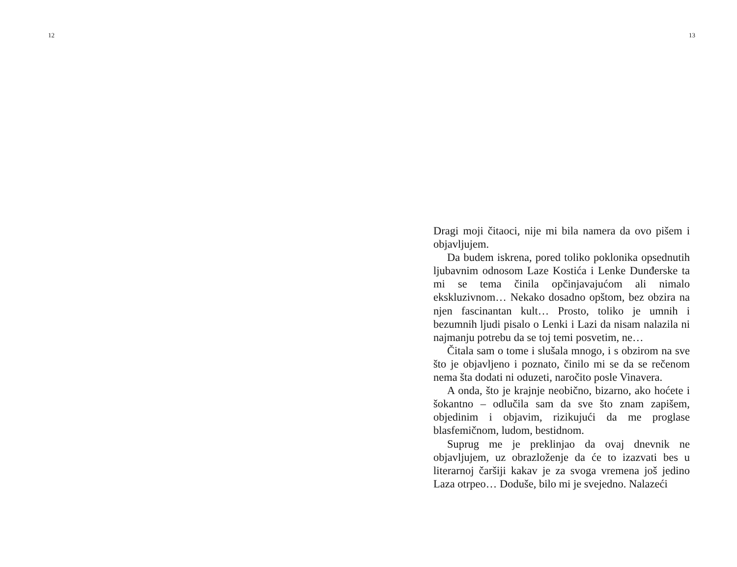12
13
Dragi moji čitaoci, nije mi bila namera da ovo pišem i objavljujem.
Da budem iskrena, pored toliko poklonika opsednutih ljubavnim odnosom Laze Kostića i Lenke Dunđerske ta mi se tema činila opčinjavajućom ali nimalo ekskluzivnom… Nekako dosadno opštom, bez obzira na njen fascinantan kult… Prosto, toliko je umnih i bezumnih ljudi pisalo o Lenki i Lazi da nisam nalazila ni najmanju potrebu da se toj temi posvetim, ne…
Čitala sam o tome i slušala mnogo, i s obzirom na sve što je objavljeno i poznato, činilo mi se da se rečenom nema šta dodati ni oduzeti, naročito posle Vinavera.
A onda, što je krajnje neobično, bizarno, ako hoćete i šokantno – odlučila sam da sve što znam zapišem, objedinim i objavim, rizikujući da me proglase blasfemičnom, ludom, bestidnom.
Suprug me je preklinjao da ovaj dnevnik ne objavljujem, uz obrazloženje da će to izazvati bes u literarnoj čaršiji kakav je za svoga vremena još jedino Laza otrpeo… Doduše, bilo mi je svejedno. Nalazeći